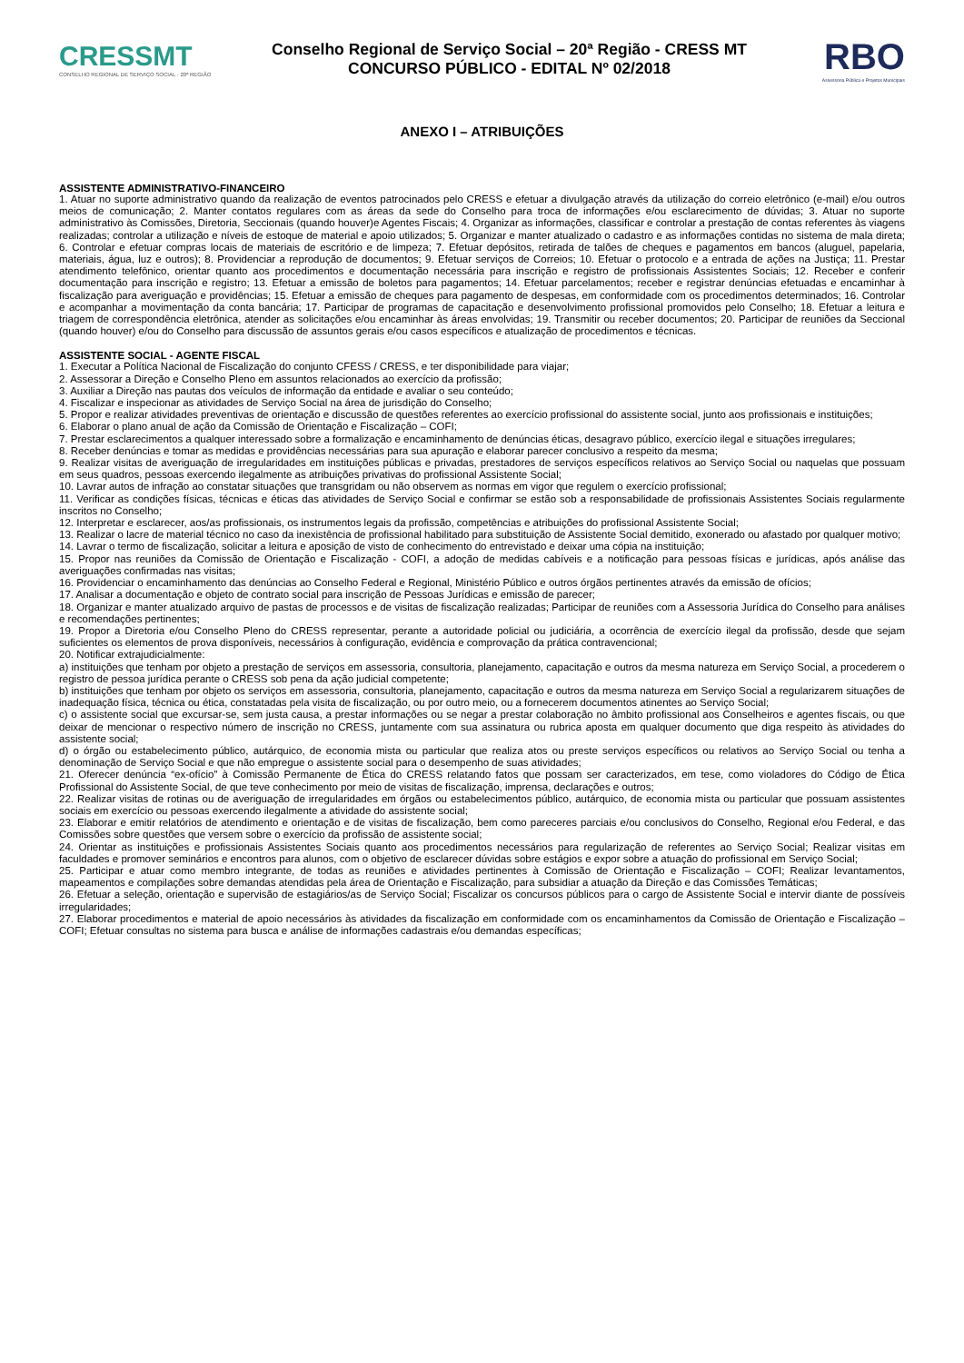CRESSMT
CONSELHO REGIONAL DE SERVIÇO SOCIAL · 20ª REGIÃO
Conselho Regional de Serviço Social – 20ª Região - CRESS MT
CONCURSO PÚBLICO - EDITAL Nº 02/2018
RBO
Assessoria Pública e Projetos Municipais
ANEXO I – ATRIBUIÇÕES
ASSISTENTE ADMINISTRATIVO-FINANCEIRO
1. Atuar no suporte administrativo quando da realização de eventos patrocinados pelo CRESS e efetuar a divulgação através da utilização do correio eletrônico (e-mail) e/ou outros meios de comunicação; 2. Manter contatos regulares com as áreas da sede do Conselho para troca de informações e/ou esclarecimento de dúvidas; 3. Atuar no suporte administrativo às Comissões, Diretoria, Seccionais (quando houver)e Agentes Fiscais; 4. Organizar as informações, classificar e controlar a prestação de contas referentes às viagens realizadas; controlar a utilização e níveis de estoque de material e apoio utilizados; 5. Organizar e manter atualizado o cadastro e as informações contidas no sistema de mala direta; 6. Controlar e efetuar compras locais de materiais de escritório e de limpeza; 7. Efetuar depósitos, retirada de talões de cheques e pagamentos em bancos (aluguel, papelaria, materiais, água, luz e outros); 8. Providenciar a reprodução de documentos; 9. Efetuar serviços de Correios; 10. Efetuar o protocolo e a entrada de ações na Justiça; 11. Prestar atendimento telefônico, orientar quanto aos procedimentos e documentação necessária para inscrição e registro de profissionais Assistentes Sociais; 12. Receber e conferir documentação para inscrição e registro; 13. Efetuar a emissão de boletos para pagamentos; 14. Efetuar parcelamentos; receber e registrar denúncias efetuadas e encaminhar à fiscalização para averiguação e providências; 15. Efetuar a emissão de cheques para pagamento de despesas, em conformidade com os procedimentos determinados; 16. Controlar e acompanhar a movimentação da conta bancária; 17. Participar de programas de capacitação e desenvolvimento profissional promovidos pelo Conselho; 18. Efetuar a leitura e triagem de correspondência eletrônica, atender as solicitações e/ou encaminhar às áreas envolvidas; 19. Transmitir ou receber documentos; 20. Participar de reuniões da Seccional (quando houver) e/ou do Conselho para discussão de assuntos gerais e/ou casos específicos e atualização de procedimentos e técnicas.
ASSISTENTE SOCIAL - AGENTE FISCAL
1. Executar a Política Nacional de Fiscalização do conjunto CFESS / CRESS, e ter disponibilidade para viajar;
2. Assessorar a Direção e Conselho Pleno em assuntos relacionados ao exercício da profissão;
3. Auxiliar a Direção nas pautas dos veículos de informação da entidade e avaliar o seu conteúdo;
4. Fiscalizar e inspecionar as atividades de Serviço Social na área de jurisdição do Conselho;
5. Propor e realizar atividades preventivas de orientação e discussão de questões referentes ao exercício profissional do assistente social, junto aos profissionais e instituições;
6. Elaborar o plano anual de ação da Comissão de Orientação e Fiscalização – COFI;
7. Prestar esclarecimentos a qualquer interessado sobre a formalização e encaminhamento de denúncias éticas, desagravo público, exercício ilegal e situações irregulares;
8. Receber denúncias e tomar as medidas e providências necessárias para sua apuração e elaborar parecer conclusivo a respeito da mesma;
9. Realizar visitas de averiguação de irregularidades em instituições públicas e privadas, prestadores de serviços específicos relativos ao Serviço Social ou naquelas que possuam em seus quadros, pessoas exercendo ilegalmente as atribuições privativas do profissional Assistente Social;
10. Lavrar autos de infração ao constatar situações que transgridam ou não observem as normas em vigor que regulem o exercício profissional;
11. Verificar as condições físicas, técnicas e éticas das atividades de Serviço Social e confirmar se estão sob a responsabilidade de profissionais Assistentes Sociais regularmente inscritos no Conselho;
12. Interpretar e esclarecer, aos/as profissionais, os instrumentos legais da profissão, competências e atribuições do profissional Assistente Social;
13. Realizar o lacre de material técnico no caso da inexistência de profissional habilitado para substituição de Assistente Social demitido, exonerado ou afastado por qualquer motivo;
14. Lavrar o termo de fiscalização, solicitar a leitura e aposição de visto de conhecimento do entrevistado e deixar uma cópia na instituição;
15. Propor nas reuniões da Comissão de Orientação e Fiscalização - COFI, a adoção de medidas cabíveis e a notificação para pessoas físicas e jurídicas, após análise das averiguações confirmadas nas visitas;
16. Providenciar o encaminhamento das denúncias ao Conselho Federal e Regional, Ministério Público e outros órgãos pertinentes através da emissão de ofícios;
17. Analisar a documentação e objeto de contrato social para inscrição de Pessoas Jurídicas e emissão de parecer;
18. Organizar e manter atualizado arquivo de pastas de processos e de visitas de fiscalização realizadas; Participar de reuniões com a Assessoria Jurídica do Conselho para análises e recomendações pertinentes;
19. Propor a Diretoria e/ou Conselho Pleno do CRESS representar, perante a autoridade policial ou judiciária, a ocorrência de exercício ilegal da profissão, desde que sejam suficientes os elementos de prova disponíveis, necessários à configuração, evidência e comprovação da prática contravencional;
20. Notificar extrajudicialmente:
a) instituições que tenham por objeto a prestação de serviços em assessoria, consultoria, planejamento, capacitação e outros da mesma natureza em Serviço Social, a procederem o registro de pessoa jurídica perante o CRESS sob pena da ação judicial competente;
b) instituições que tenham por objeto os serviços em assessoria, consultoria, planejamento, capacitação e outros da mesma natureza em Serviço Social a regularizarem situações de inadequação física, técnica ou ética, constatadas pela visita de fiscalização, ou por outro meio, ou a fornecerem documentos atinentes ao Serviço Social;
c) o assistente social que excursar-se, sem justa causa, a prestar informações ou se negar a prestar colaboração no âmbito profissional aos Conselheiros e agentes fiscais, ou que deixar de mencionar o respectivo número de inscrição no CRESS, juntamente com sua assinatura ou rubrica aposta em qualquer documento que diga respeito às atividades do assistente social;
d) o órgão ou estabelecimento público, autárquico, de economia mista ou particular que realiza atos ou preste serviços específicos ou relativos ao Serviço Social ou tenha a denominação de Serviço Social e que não empregue o assistente social para o desempenho de suas atividades;
21. Oferecer denúncia “ex-ofício” à Comissão Permanente de Ética do CRESS relatando fatos que possam ser caracterizados, em tese, como violadores do Código de Ética Profissional do Assistente Social, de que teve conhecimento por meio de visitas de fiscalização, imprensa, declarações e outros;
22. Realizar visitas de rotinas ou de averiguação de irregularidades em órgãos ou estabelecimentos público, autárquico, de economia mista ou particular que possuam assistentes sociais em exercício ou pessoas exercendo ilegalmente a atividade do assistente social;
23. Elaborar e emitir relatórios de atendimento e orientação e de visitas de fiscalização, bem como pareceres parciais e/ou conclusivos do Conselho, Regional e/ou Federal, e das Comissões sobre questões que versem sobre o exercício da profissão de assistente social;
24. Orientar as instituições e profissionais Assistentes Sociais quanto aos procedimentos necessários para regularização de referentes ao Serviço Social; Realizar visitas em faculdades e promover seminários e encontros para alunos, com o objetivo de esclarecer dúvidas sobre estágios e expor sobre a atuação do profissional em Serviço Social;
25. Participar e atuar como membro integrante, de todas as reuniões e atividades pertinentes à Comissão de Orientação e Fiscalização – COFI; Realizar levantamentos, mapeamentos e compilações sobre demandas atendidas pela área de Orientação e Fiscalização, para subsidiar a atuação da Direção e das Comissões Temáticas;
26. Efetuar a seleção, orientação e supervisão de estagiários/as de Serviço Social; Fiscalizar os concursos públicos para o cargo de Assistente Social e intervir diante de possíveis irregularidades;
27. Elaborar procedimentos e material de apoio necessários às atividades da fiscalização em conformidade com os encaminhamentos da Comissão de Orientação e Fiscalização – COFI; Efetuar consultas no sistema para busca e análise de informações cadastrais e/ou demandas específicas;